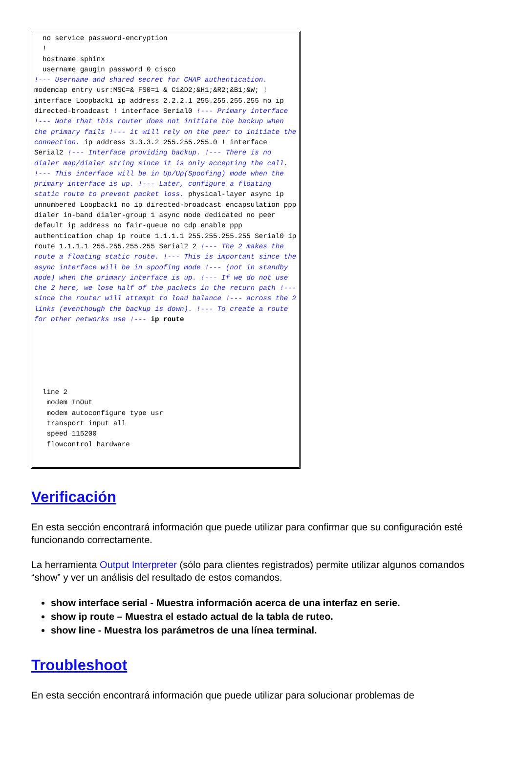no service password-encryption
  !
  hostname sphinx
  username gaugin password 0 cisco
!--- Username and shared secret for CHAP authentication.
modemcap entry usr:MSC=& FS0=1 & C1&D2;&H1;&R2;&B1;&W; ! interface Loopback1 ip address 2.2.2.1 255.255.255.255 no ip directed-broadcast ! interface Serial0 !--- Primary interface !--- Note that this router does not initiate the backup when the primary fails !--- it will rely on the peer to initiate the connection. ip address 3.3.3.2 255.255.255.0 ! interface Serial2 !--- Interface providing backup. !--- There is no dialer map/dialer string since it is only accepting the call. !--- This interface will be in Up/Up(Spoofing) mode when the primary interface is up. !--- Later, configure a floating static route to prevent packet loss. physical-layer async ip unnumbered Loopback1 no ip directed-broadcast encapsulation ppp dialer in-band dialer-group 1 async mode dedicated no peer default ip address no fair-queue no cdp enable ppp authentication chap ip route 1.1.1.1 255.255.255.255 Serial0 ip route 1.1.1.1 255.255.255.255 Serial2 2 !--- The 2 makes the route a floating static route. !--- This is important since the async interface will be in spoofing mode !--- (not in standby mode) when the primary interface is up. !--- If we do not use the 2 here, we lose half of the packets in the return path !--- since the router will attempt to load balance !--- across the 2 links (eventhough the backup is down). !--- To create a route for other networks use !--- ip route






  line 2
   modem InOut
   modem autoconfigure type usr
   transport input all
   speed 115200
   flowcontrol hardware
Verificación
En esta sección encontrará información que puede utilizar para confirmar que su configuración esté funcionando correctamente.
La herramienta Output Interpreter (sólo para clientes registrados) permite utilizar algunos comandos “show” y ver un análisis del resultado de estos comandos.
show interface serial - Muestra información acerca de una interfaz en serie.
show ip route – Muestra el estado actual de la tabla de ruteo.
show line - Muestra los parámetros de una línea terminal.
Troubleshoot
En esta sección encontrará información que puede utilizar para solucionar problemas de